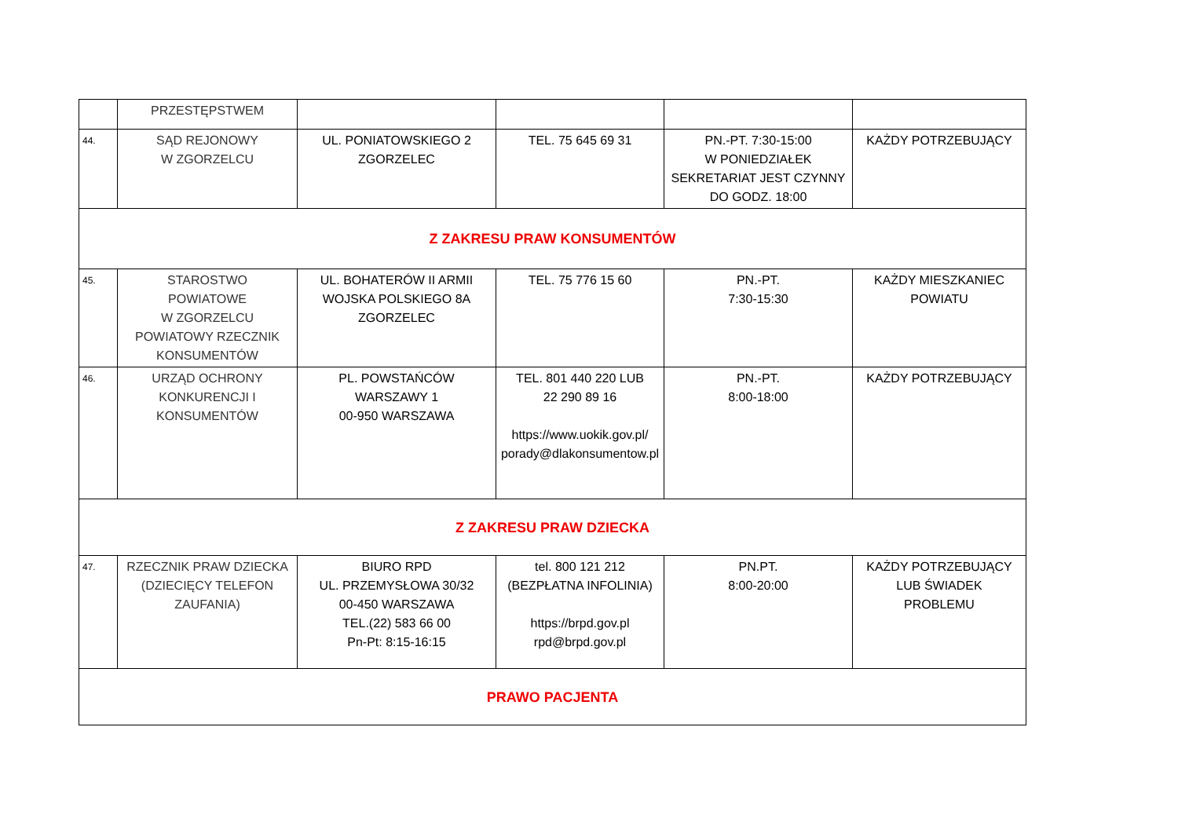| | PRZESTĘPSTWEM | | | | |
| 44. | SĄD REJONOWY W ZGORZELCU | UL. PONIATOWSKIEGO 2 ZGORZELEC | TEL. 75 645 69 31 | PN.-PT. 7:30-15:00 W PONIEDZIAŁEK SEKRETARIAT JEST CZYNNY DO GODZ. 18:00 | KAŻDY POTRZEBUJĄCY |
| Z ZAKRESU PRAW KONSUMENTÓW | | | | | |
| 45. | STAROSTWO POWIATOWE W ZGORZELCU POWIATOWY RZECZNIK KONSUMENTÓW | UL. BOHATERÓW II ARMII WOJSKA POLSKIEGO 8A ZGORZELEC | TEL. 75 776 15 60 | PN.-PT. 7:30-15:30 | KAŻDY MIESZKANIEC POWIATU |
| 46. | URZĄD OCHRONY KONKURENCJI I KONSUMENTÓW | PL. POWSTAŃCÓW WARSZAWY 1 00-950 WARSZAWA | TEL. 801 440 220 LUB 22 290 89 16 https://www.uokik.gov.pl/ porady@dlakonsumentow.pl | PN.-PT. 8:00-18:00 | KAŻDY POTRZEBUJĄCY |
| Z ZAKRESU PRAW DZIECKA | | | | | |
| 47. | RZECZNIK PRAW DZIECKA (DZIECIĘCY TELEFON ZAUFANIA) | BIURO RPD UL. PRZEMYSŁOWA 30/32 00-450 WARSZAWA TEL.(22) 583 66 00 Pn-Pt: 8:15-16:15 | tel. 800 121 212 (BEZPŁATNA INFOLINIA) https://brpd.gov.pl rpd@brpd.gov.pl | PN.PT. 8:00-20:00 | KAŻDY POTRZEBUJĄCY LUB ŚWIADEK PROBLEMU |
| PRAWO PACJENTA | | | | | |